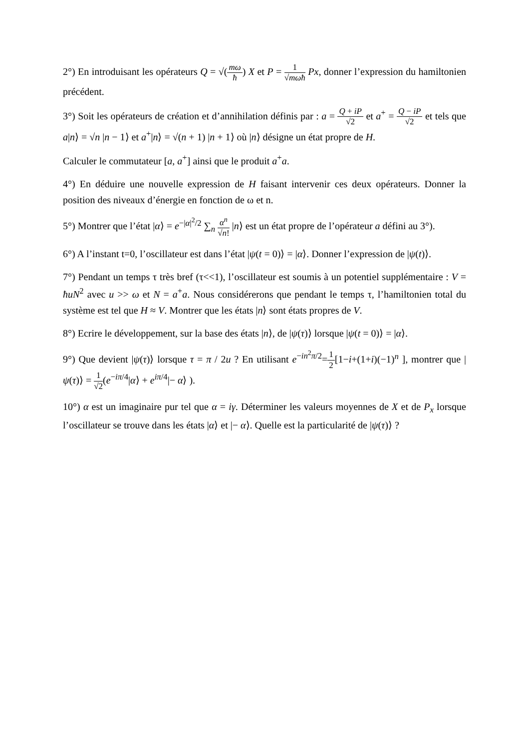2°) En introduisant les opérateurs Q = √(mω ħ) X et P = 1 √mωħ Px, donner l’expression du hamiltonien précédent.
3°) Soit les opérateurs de création et d’annihilation définis par : a = Q + iP √2 et a<sup>+</sup> = Q − iP √2 et tels que a|n⟩ = √n |n − 1⟩ et a<sup>+</sup>|n⟩ = √(n + 1) |n + 1⟩ où |n⟩ désigne un état propre de H.
Calculer le commutateur [a, a<sup>+</sup>] ainsi que le produit a<sup>+</sup>a.
4°) En déduire une nouvelle expression de H faisant intervenir ces deux opérateurs. Donner la position des niveaux d’énergie en fonction de ω et n.
5°) Montrer que l’état |α⟩ = e<sup>−|α|<sup>2</sup>/2</sup> ∑<sub>n</sub> α<sup>n</sup> √n! |n⟩ est un état propre de l’opérateur a défini au 3°).
6°) A l’instant t=0, l’oscillateur est dans l’état |ψ(t = 0)⟩ = |α⟩. Donner l’expression de |ψ(t)⟩.
7°) Pendant un temps τ très bref (τ<<1), l’oscillateur est soumis à un potentiel supplémentaire : V = ħuN<sup>2</sup> avec u >> ω et N = a<sup>+</sup>a. Nous considérerons que pendant le temps τ, l’hamiltonien total du système est tel que H ≈ V. Montrer que les états |n⟩ sont états propres de V.
8°) Ecrire le développement, sur la base des états |n⟩, de |ψ(τ)⟩ lorsque |ψ(t = 0)⟩ = |α⟩.
9°) Que devient |ψ(τ)⟩ lorsque τ = π / 2u ? En utilisant e<sup>−in<sup>2</sup>π/2</sup>=1 2[1−i+(1+i)(−1)<sup>n</sup> ], montrer que |ψ(τ)⟩ = 1 √2(e<sup>−iπ/4</sup>|α⟩ + e<sup>iπ/4</sup>|− α⟩ ).
10°) α est un imaginaire pur tel que α = iγ. Déterminer les valeurs moyennes de X et de P<sub>x</sub> lorsque l’oscillateur se trouve dans les états |α⟩ et |− α⟩. Quelle est la particularité de |ψ(τ)⟩ ?